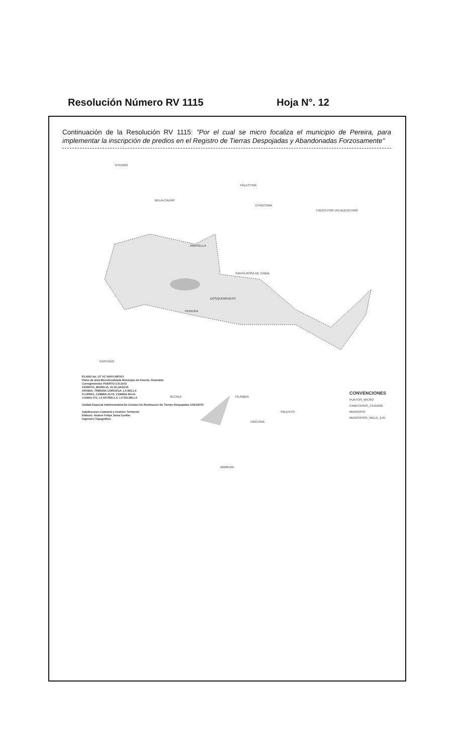Resolución Número RV 1115 Hoja N°. 12
Continuación de la Resolución RV 1115: "Por el cual se micro focaliza el municipio de Pereira, para implementar la inscripción de predios en el Registro de Tierras Despojadas y Abandonadas Forzosamente"
VITERBO
PALESTINA
CHINCHINA
BELALCAZAR
MARSELLA
SANTA ROSA DE CABAL
DOSQUEBRADAS
PEREIRA
CARTAGO
ALCALA FILANDIA
SALENTO
CIRCASIA
ARMENIA
TODOS POR UN NUEVO PAÍS
PLANO No. UT VC 66001-MF001
Plano de área Microfocalizada Municipio de Pereira, Risaralda
Corregimientos PUERTO CALDAS
CERRITO, MORELIA, ALTA GRACIA
ARABIA, TRIBUNA CORCEGA, LA BELLA
FLORIDA, COMBIA ALTA, COMBIA BAJA
CAIMALITO, LA ESTRELLA, LA PALMILLA
Unidad Especial Administrativa De Gestion De Restitucion De Tierras Despojadas UAEGRTD
Subdireccion Catastral y Analisis Territorial
Elaboro: Andres Felipe Jama Cuellar
Ingeniero Topografico
CONVENCIONES
PUNTOS_MICRO
CABECERAS_CIUDANE
MUNICIPIO
MUNICIPIOS_VALLE_EJE